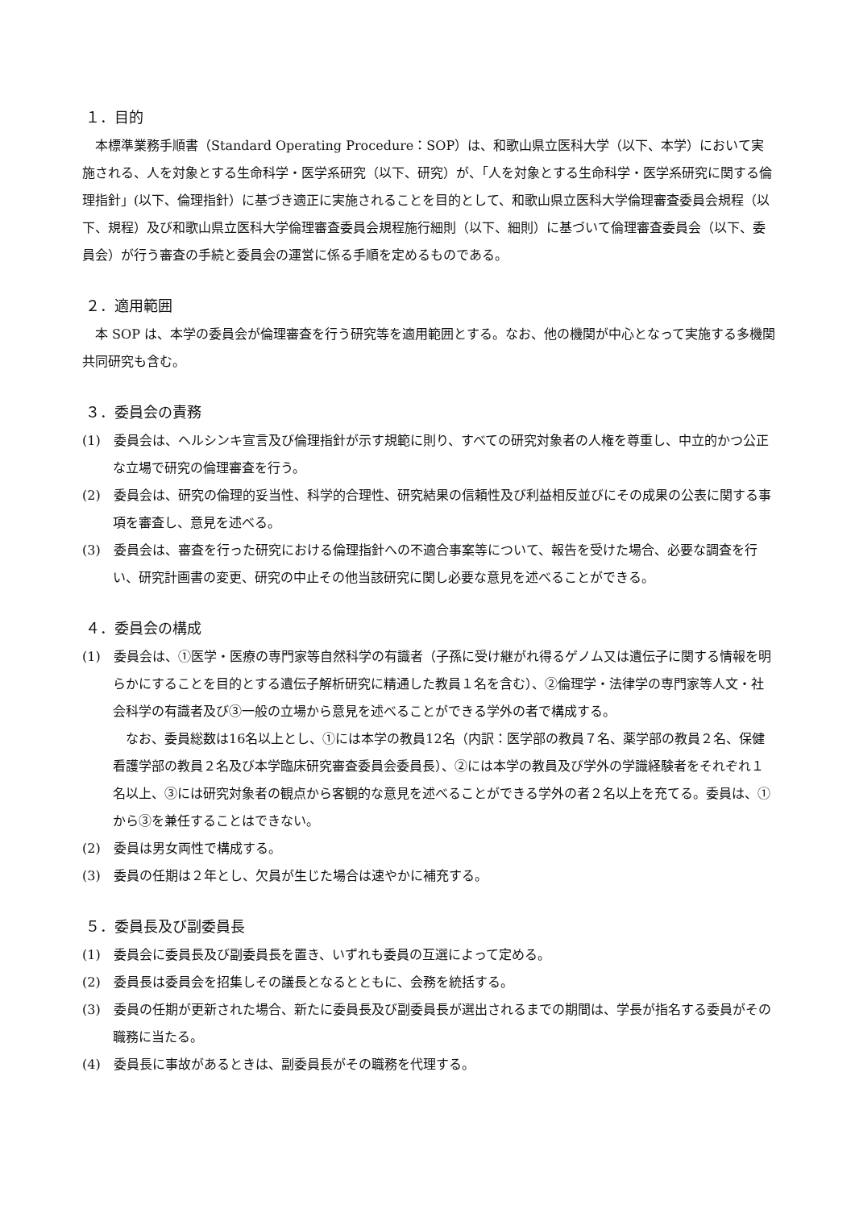１．目的
本標準業務手順書（Standard Operating Procedure：SOP）は、和歌山県立医科大学（以下、本学）において実施される、人を対象とする生命科学・医学系研究（以下、研究）が、「人を対象とする生命科学・医学系研究に関する倫理指針」(以下、倫理指針）に基づき適正に実施されることを目的として、和歌山県立医科大学倫理審査委員会規程（以下、規程）及び和歌山県立医科大学倫理審査委員会規程施行細則（以下、細則）に基づいて倫理審査委員会（以下、委員会）が行う審査の手続と委員会の運営に係る手順を定めるものである。
２．適用範囲
本 SOP は、本学の委員会が倫理審査を行う研究等を適用範囲とする。なお、他の機関が中心となって実施する多機関共同研究も含む。
３．委員会の責務
(1)　委員会は、ヘルシンキ宣言及び倫理指針が示す規範に則り、すべての研究対象者の人権を尊重し、中立的かつ公正な立場で研究の倫理審査を行う。
(2)　委員会は、研究の倫理的妥当性、科学的合理性、研究結果の信頼性及び利益相反並びにその成果の公表に関する事項を審査し、意見を述べる。
(3)　委員会は、審査を行った研究における倫理指針への不適合事案等について、報告を受けた場合、必要な調査を行い、研究計画書の変更、研究の中止その他当該研究に関し必要な意見を述べることができる。
４．委員会の構成
(1)　委員会は、①医学・医療の専門家等自然科学の有識者（子孫に受け継がれ得るゲノム又は遺伝子に関する情報を明らかにすることを目的とする遺伝子解析研究に精通した教員１名を含む）、②倫理学・法律学の専門家等人文・社会科学の有識者及び③一般の立場から意見を述べることができる学外の者で構成する。
なお、委員総数は16名以上とし、①には本学の教員12名（内訳：医学部の教員７名、薬学部の教員２名、保健看護学部の教員２名及び本学臨床研究審査委員会委員長）、②には本学の教員及び学外の学識経験者をそれぞれ１名以上、③には研究対象者の観点から客観的な意見を述べることができる学外の者２名以上を充てる。委員は、①から③を兼任することはできない。
(2)　委員は男女両性で構成する。
(3)　委員の任期は２年とし、欠員が生じた場合は速やかに補充する。
５．委員長及び副委員長
(1)　委員会に委員長及び副委員長を置き、いずれも委員の互選によって定める。
(2)　委員長は委員会を招集しその議長となるとともに、会務を統括する。
(3)　委員の任期が更新された場合、新たに委員長及び副委員長が選出されるまでの期間は、学長が指名する委員がその職務に当たる。
(4)　委員長に事故があるときは、副委員長がその職務を代理する。